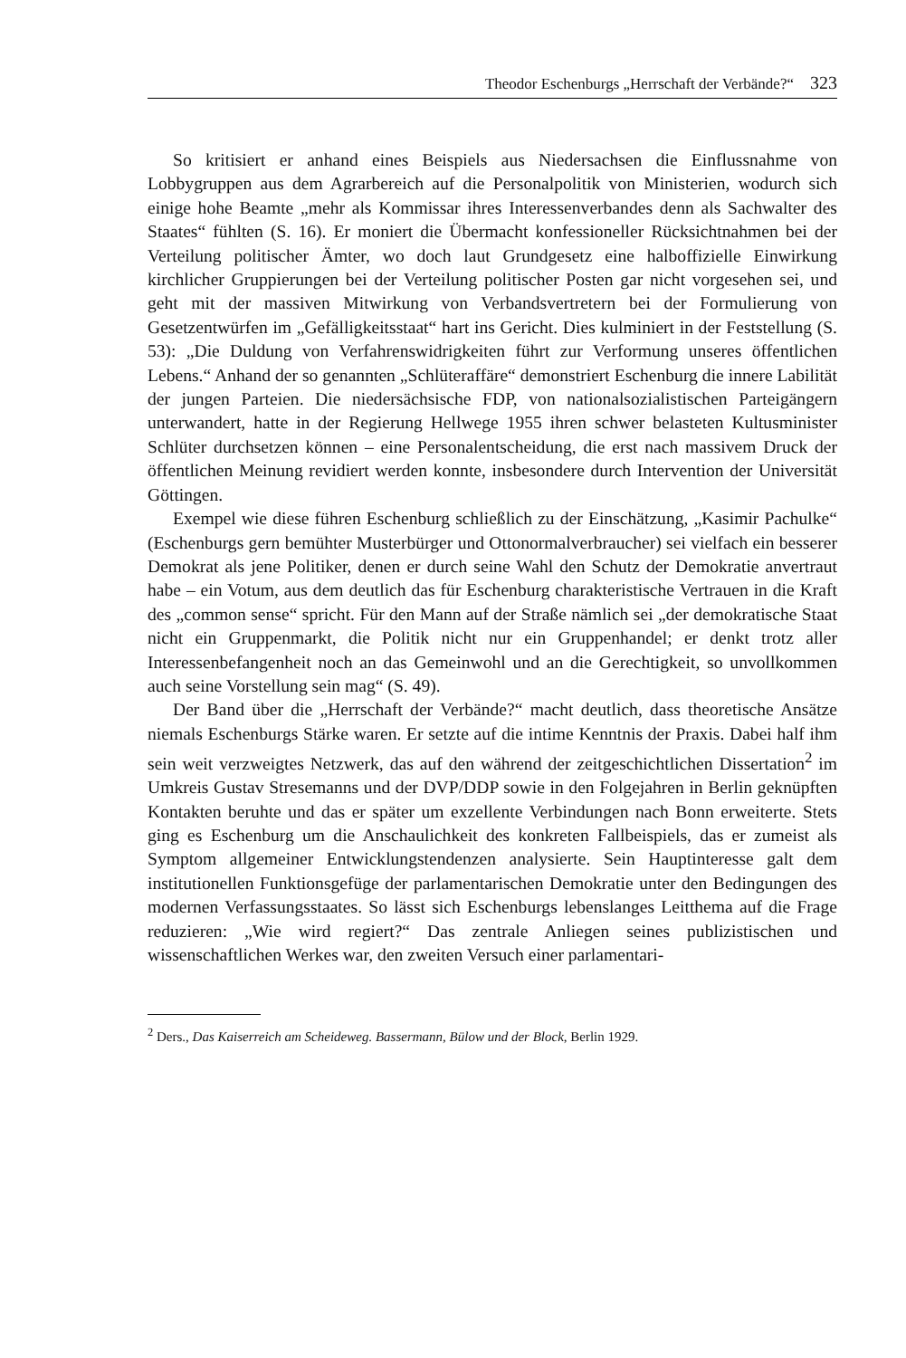Theodor Eschenburgs „Herrschaft der Verbände?“323
So kritisiert er anhand eines Beispiels aus Niedersachsen die Einflussnahme von Lobbygruppen aus dem Agrarbereich auf die Personalpolitik von Ministerien, wodurch sich einige hohe Beamte „mehr als Kommissar ihres Interessenverbandes denn als Sachwalter des Staates“ fühlten (S. 16). Er moniert die Übermacht konfessioneller Rücksichtnahmen bei der Verteilung politischer Ämter, wo doch laut Grundgesetz eine halboffizielle Einwirkung kirchlicher Gruppierungen bei der Verteilung politischer Posten gar nicht vorgesehen sei, und geht mit der massiven Mitwirkung von Verbandsvertretern bei der Formulierung von Gesetzentwürfen im „Gefälligkeitsstaat“ hart ins Gericht. Dies kulminiert in der Feststellung (S. 53): „Die Duldung von Verfahrenswidrigkeiten führt zur Verformung unseres öffentlichen Lebens.“ Anhand der so genannten „Schlüteraffäre“ demonstriert Eschenburg die innere Labilität der jungen Parteien. Die niedersächsische FDP, von nationalsozialistischen Parteigängern unterwandert, hatte in der Regierung Hellwege 1955 ihren schwer belasteten Kultusminister Schlüter durchsetzen können – eine Personalentscheidung, die erst nach massivem Druck der öffentlichen Meinung revidiert werden konnte, insbesondere durch Intervention der Universität Göttingen.
Exempel wie diese führen Eschenburg schließlich zu der Einschätzung, „Kasimir Pachulke“ (Eschenburgs gern bemühter Musterbürger und Ottonormalverbraucher) sei vielfach ein besserer Demokrat als jene Politiker, denen er durch seine Wahl den Schutz der Demokratie anvertraut habe – ein Votum, aus dem deutlich das für Eschenburg charakteristische Vertrauen in die Kraft des „common sense“ spricht. Für den Mann auf der Straße nämlich sei „der demokratische Staat nicht ein Gruppenmarkt, die Politik nicht nur ein Gruppenhandel; er denkt trotz aller Interessenbefangenheit noch an das Gemeinwohl und an die Gerechtigkeit, so unvollkommen auch seine Vorstellung sein mag“ (S. 49).
Der Band über die „Herrschaft der Verbände?“ macht deutlich, dass theoretische Ansätze niemals Eschenburgs Stärke waren. Er setzte auf die intime Kenntnis der Praxis. Dabei half ihm sein weit verzweigtes Netzwerk, das auf den während der zeitgeschichtlichen Dissertation<sup>2</sup> im Umkreis Gustav Stresemanns und der DVP/DDP sowie in den Folgejahren in Berlin geknüpften Kontakten beruhte und das er später um exzellente Verbindungen nach Bonn erweiterte. Stets ging es Eschenburg um die Anschaulichkeit des konkreten Fallbeispiels, das er zumeist als Symptom allgemeiner Entwicklungstendenzen analysierte. Sein Hauptinteresse galt dem institutionellen Funktionsgefüge der parlamentarischen Demokratie unter den Bedingungen des modernen Verfassungsstaates. So lässt sich Eschenburgs lebenslanges Leitthema auf die Frage reduzieren: „Wie wird regiert?“ Das zentrale Anliegen seines publizistischen und wissenschaftlichen Werkes war, den zweiten Versuch einer parlamentari-
<sup>2</sup> Ders., Das Kaiserreich am Scheideweg. Bassermann, Bülow und der Block, Berlin 1929.